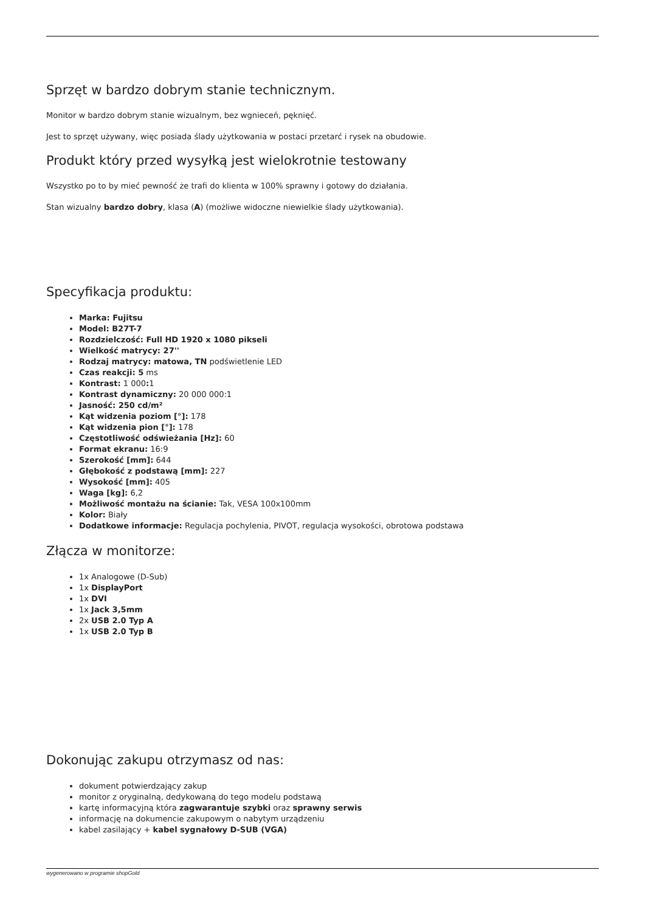Sprzęt w bardzo dobrym stanie technicznym.
Monitor w bardzo dobrym stanie wizualnym, bez wgnieceń, pęknięć.
Jest to sprzęt używany, więc posiada ślady użytkowania w postaci przetarć i rysek na obudowie.
Produkt który przed wysyłką jest wielokrotnie testowany
Wszystko po to by mieć pewność że trafi do klienta w 100% sprawny i gotowy do działania.
Stan wizualny bardzo dobry, klasa (A) (możliwe widoczne niewielkie ślady użytkowania).
Specyfikacja produktu:
Marka: Fujitsu
Model: B27T-7
Rozdzielczość: Full HD 1920 x 1080 pikseli
Wielkość matrycy: 27''
Rodzaj matrycy: matowa, TN podświetlenie LED
Czas reakcji: 5 ms
Kontrast: 1 000: 1
Kontrast dynamiczny: 20 000 000:1
Jasność: 250 cd/m²
Kąt widzenia poziom [°]: 178
Kąt widzenia pion [°]: 178
Częstotliwość odświeżania [Hz]: 60
Format ekranu: 16:9
Szerokość [mm]: 644
Głębokość z podstawą [mm]: 227
Wysokość [mm]: 405
Waga [kg]: 6,2
Możliwość montażu na ścianie: Tak, VESA 100x100mm
Kolor: Biały
Dodatkowe informacje: Regulacja pochylenia, PIVOT, regulacja wysokości, obrotowa podstawa
Złącza w monitorze:
1x Analogowe (D-Sub)
1x DisplayPort
1x DVI
1x Jack 3,5mm
2x USB 2.0 Typ A
1x USB 2.0 Typ B
Dokonując zakupu otrzymasz od nas:
dokument potwierdzający zakup
monitor z oryginalną, dedykowaną do tego modelu podstawą
kartę informacyjną która zagwarantuje szybki oraz sprawny serwis
informację na dokumencie zakupowym o nabytym urządzeniu
kabel zasilający + kabel sygnałowy D-SUB (VGA)
wygenerowano w programie shopGold